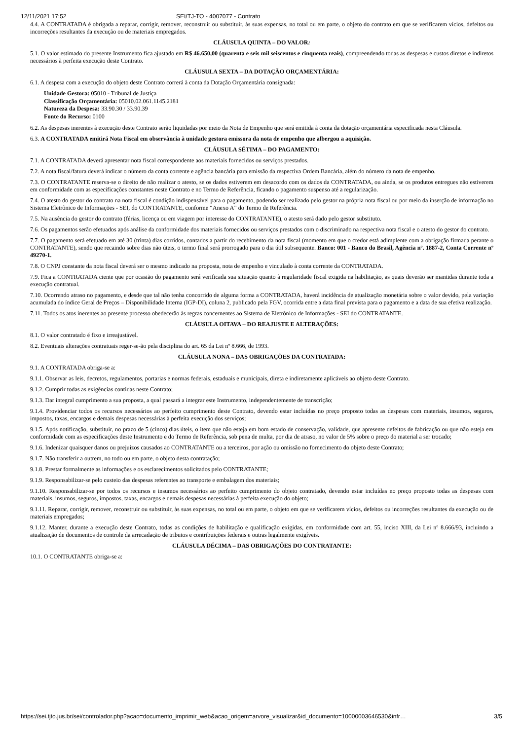12/11/2021 17:52 SEI/TJ-TO - 4007077 - Contrato
4.4. A CONTRATADA é obrigada a reparar, corrigir, remover, reconstruir ou substituir, às suas expensas, no total ou em parte, o objeto do contrato em que se verificarem vícios, defeitos ou incorreções resultantes da execução ou de materiais empregados.
CLÁUSULA QUINTA – DO VALOR:
5.1. O valor estimado do presente Instrumento fica ajustado em R$ 46.650,00 (quarenta e seis mil seiscentos e cinquenta reais), compreendendo todas as despesas e custos diretos e indiretos necessários à perfeita execução deste Contrato.
CLÁUSULA SEXTA – DA DOTAÇÃO ORÇAMENTÁRIA:
6.1. A despesa com a execução do objeto deste Contrato correrá à conta da Dotação Orçamentária consignada:
Unidade Gestora: 05010 - Tribunal de Justiça
Classificação Orçamentária: 05010.02.061.1145.2181
Natureza da Despesa: 33.90.30 / 33.90.39
Fonte do Recurso: 0100
6.2. As despesas inerentes à execução deste Contrato serão liquidadas por meio da Nota de Empenho que será emitida à conta da dotação orçamentária especificada nesta Cláusula.
6.3. A CONTRATADA emitirá Nota Fiscal em observância à unidade gestora emissora da nota de empenho que albergou a aquisição.
CLÁUSULA SÉTIMA – DO PAGAMENTO:
7.1. A CONTRATADA deverá apresentar nota fiscal correspondente aos materiais fornecidos ou serviços prestados.
7.2. A nota fiscal/fatura deverá indicar o número da conta corrente e agência bancária para emissão da respectiva Ordem Bancária, além do número da nota de empenho.
7.3. O CONTRATANTE reserva-se o direito de não realizar o atesto, se os dados estiverem em desacordo com os dados da CONTRATADA, ou ainda, se os produtos entregues não estiverem em conformidade com as especificações constantes neste Contrato e no Termo de Referência, ficando o pagamento suspenso até a regularização.
7.4. O atesto do gestor do contrato na nota fiscal é condição indispensável para o pagamento, podendo ser realizado pelo gestor na própria nota fiscal ou por meio da inserção de informação no Sistema Eletrônico de Informações - SEI, do CONTRATANTE, conforme “Anexo A” do Termo de Referência.
7.5. Na ausência do gestor do contrato (férias, licença ou em viagem por interesse do CONTRATANTE), o atesto será dado pelo gestor substituto.
7.6. Os pagamentos serão efetuados após análise da conformidade dos materiais fornecidos ou serviços prestados com o discriminado na respectiva nota fiscal e o atesto do gestor do contrato.
7.7. O pagamento será efetuado em até 30 (trinta) dias corridos, contados a partir do recebimento da nota fiscal (momento em que o credor está adimplente com a obrigação firmada perante o CONTRATANTE), sendo que recaindo sobre dias não úteis, o termo final será prorrogado para o dia útil subsequente. Banco: 001 - Banco do Brasil, Agência nº. 1887-2, Conta Corrente nº 49270-1.
7.8. O CNPJ constante da nota fiscal deverá ser o mesmo indicado na proposta, nota de empenho e vinculado à conta corrente da CONTRATADA.
7.9. Fica a CONTRATADA ciente que por ocasião do pagamento será verificada sua situação quanto à regularidade fiscal exigida na habilitação, as quais deverão ser mantidas durante toda a execução contratual.
7.10. Ocorrendo atraso no pagamento, e desde que tal não tenha concorrido de alguma forma a CONTRATADA, haverá incidência de atualização monetária sobre o valor devido, pela variação acumulada do índice Geral de Preços – Disponibilidade Interna (IGP-DI), coluna 2, publicado pela FGV, ocorrida entre a data final prevista para o pagamento e a data de sua efetiva realização.
7.11. Todos os atos inerentes ao presente processo obedecerão às regras concernentes ao Sistema de Eletrônico de Informações - SEI do CONTRATANTE.
CLÁUSULA OITAVA – DO REAJUSTE E ALTERAÇÕES:
8.1. O valor contratado é fixo e irreajustável.
8.2. Eventuais alterações contratuais reger-se-ão pela disciplina do art. 65 da Lei nº 8.666, de 1993.
CLÁUSULA NONA – DAS OBRIGAÇÕES DA CONTRATADA:
9.1. A CONTRATADA obriga-se a:
9.1.1. Observar as leis, decretos, regulamentos, portarias e normas federais, estaduais e municipais, direta e indiretamente aplicáveis ao objeto deste Contrato.
9.1.2. Cumprir todas as exigências contidas neste Contrato;
9.1.3. Dar integral cumprimento a sua proposta, a qual passará a integrar este Instrumento, independentemente de transcrição;
9.1.4. Providenciar todos os recursos necessários ao perfeito cumprimento deste Contrato, devendo estar incluídas no preço proposto todas as despesas com materiais, insumos, seguros, impostos, taxas, encargos e demais despesas necessárias à perfeita execução dos serviços;
9.1.5. Após notificação, substituir, no prazo de 5 (cinco) dias úteis, o item que não esteja em bom estado de conservação, validade, que apresente defeitos de fabricação ou que não esteja em conformidade com as especificações deste Instrumento e do Termo de Referência, sob pena de multa, por dia de atraso, no valor de 5% sobre o preço do material a ser trocado;
9.1.6. Indenizar quaisquer danos ou prejuízos causados ao CONTRATANTE ou a terceiros, por ação ou omissão no fornecimento do objeto deste Contrato;
9.1.7. Não transferir a outrem, no todo ou em parte, o objeto desta contratação;
9.1.8. Prestar formalmente as informações e os esclarecimentos solicitados pelo CONTRATANTE;
9.1.9. Responsabilizar-se pelo custeio das despesas referentes ao transporte e embalagem dos materiais;
9.1.10. Responsabilizar-se por todos os recursos e insumos necessários ao perfeito cumprimento do objeto contratado, devendo estar incluídas no preço proposto todas as despesas com materiais, insumos, seguros, impostos, taxas, encargos e demais despesas necessárias à perfeita execução do objeto;
9.1.11. Reparar, corrigir, remover, reconstruir ou substituir, às suas expensas, no total ou em parte, o objeto em que se verificarem vícios, defeitos ou incorreções resultantes da execução ou de materiais empregados;
9.1.12. Manter, durante a execução deste Contrato, todas as condições de habilitação e qualificação exigidas, em conformidade com art. 55, inciso XIII, da Lei nº 8.666/93, incluindo a atualização de documentos de controle da arrecadação de tributos e contribuições federais e outras legalmente exigíveis.
CLÁUSULA DÉCIMA – DAS OBRIGAÇÕES DO CONTRATANTE:
10.1. O CONTRATANTE obriga-se a:
https://sei.tjto.jus.br/sei/controlador.php?acao=documento_imprimir_web&acao_origem=arvore_visualizar&id_documento=10000003646530&infr… 3/5